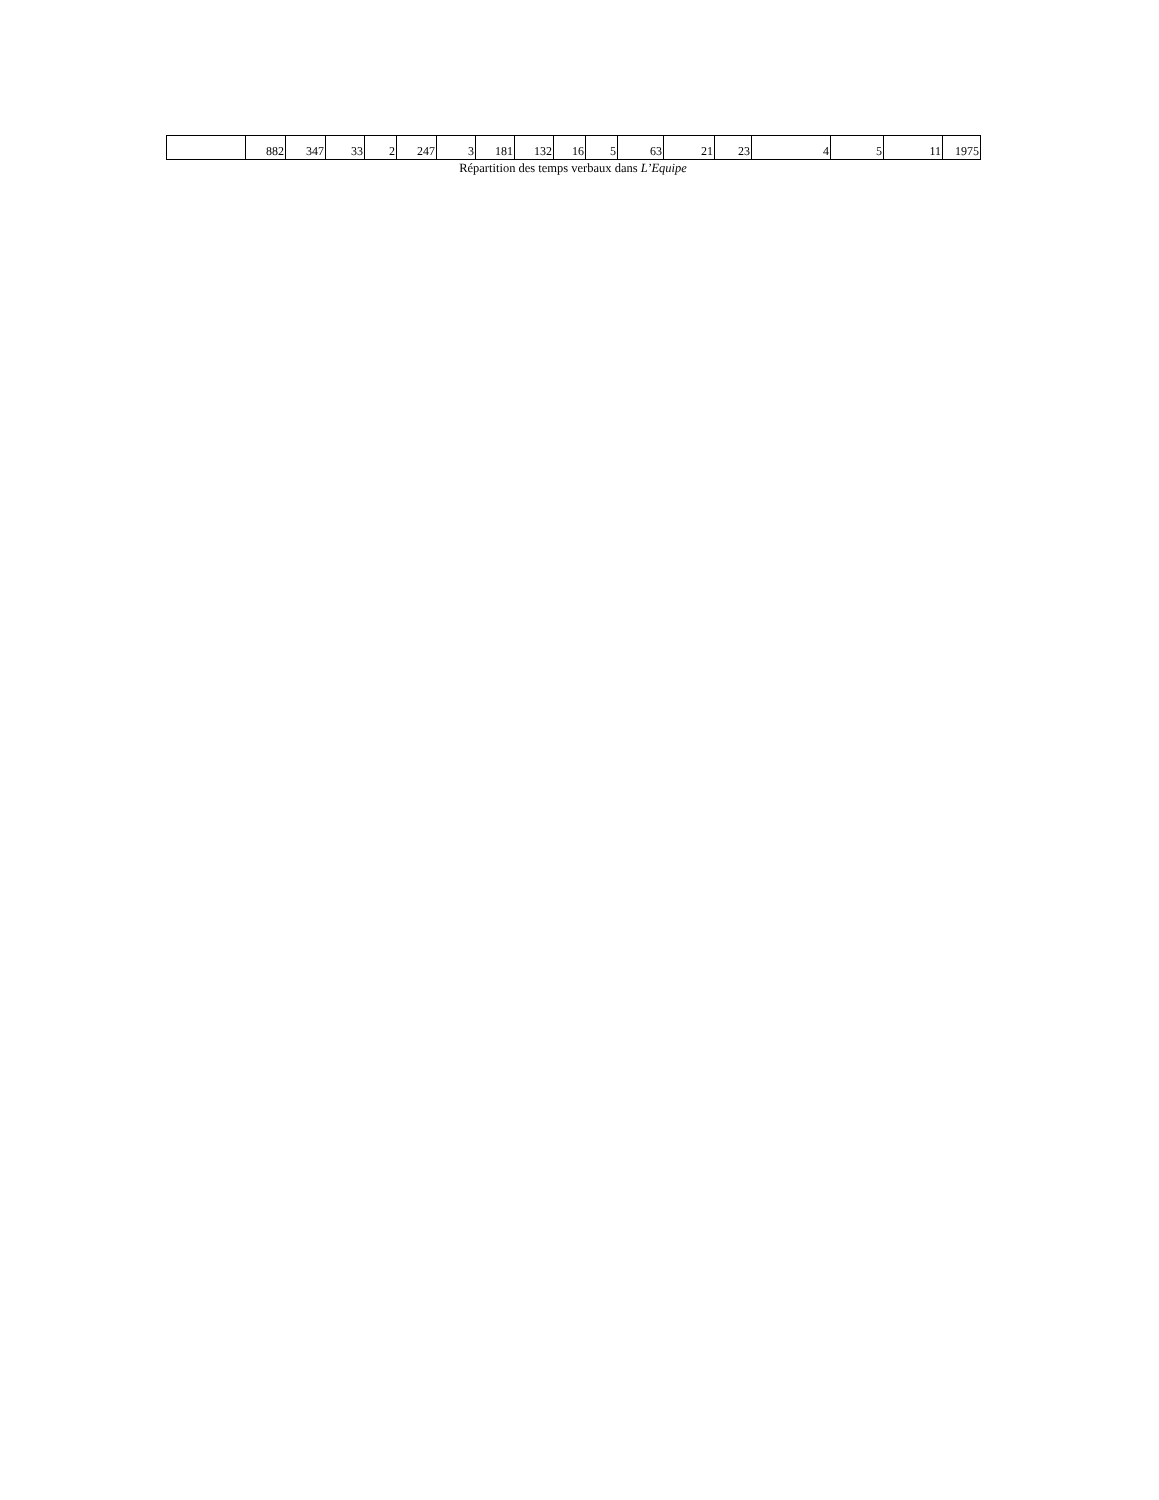| | 882 | 347 | 33 | 2 | 247 | 3 | 181 | 132 | 16 | 5 | 63 | 21 | 23 | 4 | 5 | 11 | 1975 |
Répartition des temps verbaux dans L’Equipe